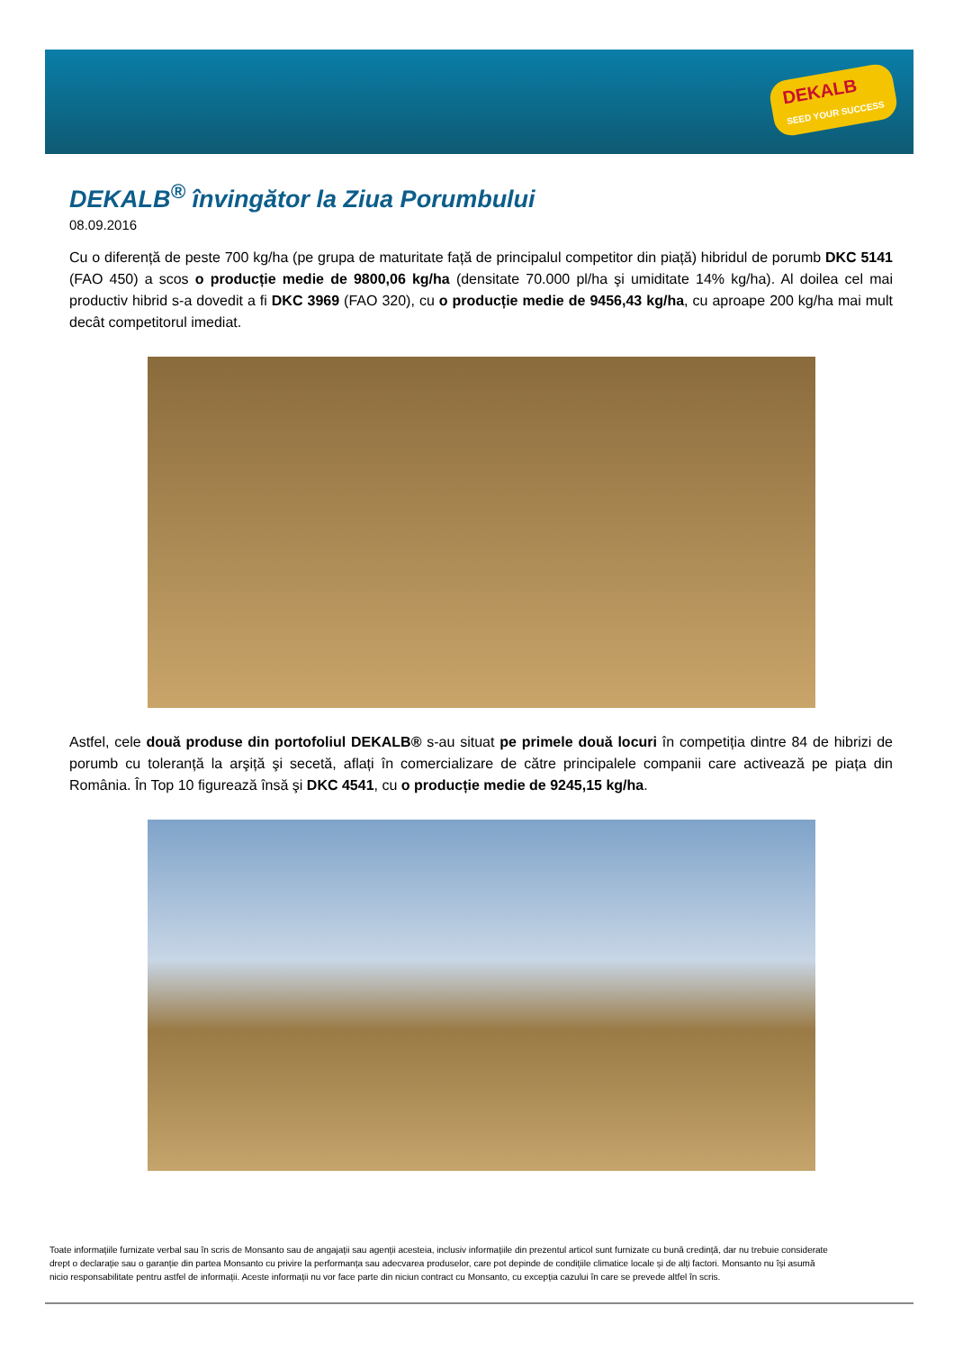DEKALB
SEED YOUR SUCCESS
DEKALB<sup>®</sup> învingător la Ziua Porumbului
08.09.2016
Cu o diferență de peste 700 kg/ha (pe grupa de maturitate față de principalul competitor din piață) hibridul de porumb DKC 5141 (FAO 450) a scos o producție medie de 9800,06 kg/ha (densitate 70.000 pl/ha şi umiditate 14% kg/ha). Al doilea cel mai productiv hibrid s-a dovedit a fi DKC 3969 (FAO 320), cu o producție medie de 9456,43 kg/ha, cu aproape 200 kg/ha mai mult decât competitorul imediat.
Astfel, cele două produse din portofoliul DEKALB® s-au situat pe primele două locuri în competiția dintre 84 de hibrizi de porumb cu toleranță la arşiță şi secetă, aflați în comercializare de către principalele companii care activează pe piața din România. În Top 10 figurează însă şi DKC 4541, cu o producție medie de 9245,15 kg/ha.
Toate informațiile furnizate verbal sau în scris de Monsanto sau de angajații sau agenții acesteia, inclusiv informațiile din prezentul articol sunt furnizate cu bună credință, dar nu trebuie considerate drept o declarație sau o garanție din partea Monsanto cu privire la performanța sau adecvarea produselor, care pot depinde de condițiile climatice locale și de alți factori. Monsanto nu își asumă nicio responsabilitate pentru astfel de informații. Aceste informații nu vor face parte din niciun contract cu Monsanto, cu excepția cazului în care se prevede altfel în scris.